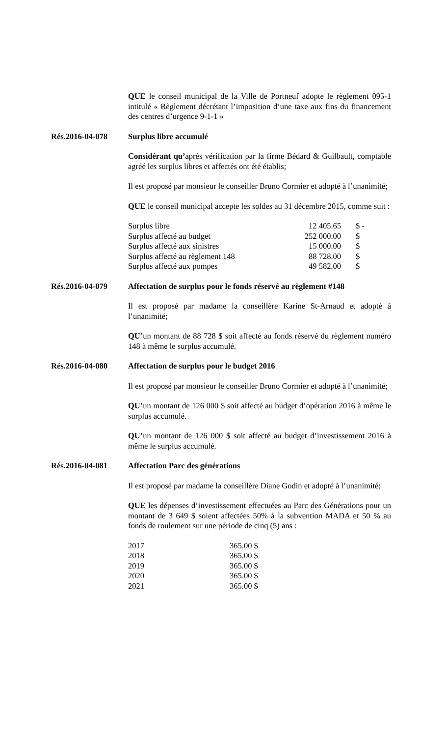QUE le conseil municipal de la Ville de Portneuf adopte le règlement 095-1 intitulé « Règlement décrétant l’imposition d’une taxe aux fins du financement des centres d’urgence 9-1-1 »
Rés.2016-04-078 Surplus libre accumulé
Considérant qu’après vérification par la firme Bédard & Guilbault, comptable agréé les surplus libres et affectés ont été établis;
Il est proposé par monsieur le conseiller Bruno Cormier et adopté à l’unanimité;
QUE le conseil municipal accepte les soldes au 31 décembre 2015, comme suit :
| Surplus libre | 12 405.65 | $ - |
| Surplus affecté au budget | 252 000.00 | $ |
| Surplus affecté aux sinistres | 15 000.00 | $ |
| Surplus affecté au règlement 148 | 88 728.00 | $ |
| Surplus affecté aux pompes | 49 582.00 | $ |
Rés.2016-04-079 Affectation de surplus pour le fonds réservé au règlement #148
Il est proposé par madame la conseillère Karine St-Arnaud et adopté à l’unanimité;
QU’un montant de 88 728 $ soit affecté au fonds réservé du règlement numéro 148 à même le surplus accumulé.
Rés.2016-04-080 Affectation de surplus pour le budget 2016
Il est proposé par monsieur le conseiller Bruno Cormier et adopté à l’unanimité;
QU’un montant de 126 000 $ soit affecté au budget d’opération 2016 à même le surplus accumulé.
QU’un montant de 126 000 $ soit affecté au budget d’investissement 2016 à même le surplus accumulé.
Rés.2016-04-081 Affectation Parc des générations
Il est proposé par madame la conseillère Diane Godin et adopté à l’unanimité;
QUE les dépenses d’investissement effectuées au Parc des Générations pour un montant de 3 649 $ soient affectées 50% à la subvention MADA et 50 % au fonds de roulement sur une période de cinq (5) ans :
| 2017 | 365.00 $ |
| 2018 | 365.00 $ |
| 2019 | 365.00 $ |
| 2020 | 365.00 $ |
| 2021 | 365.00 $ |